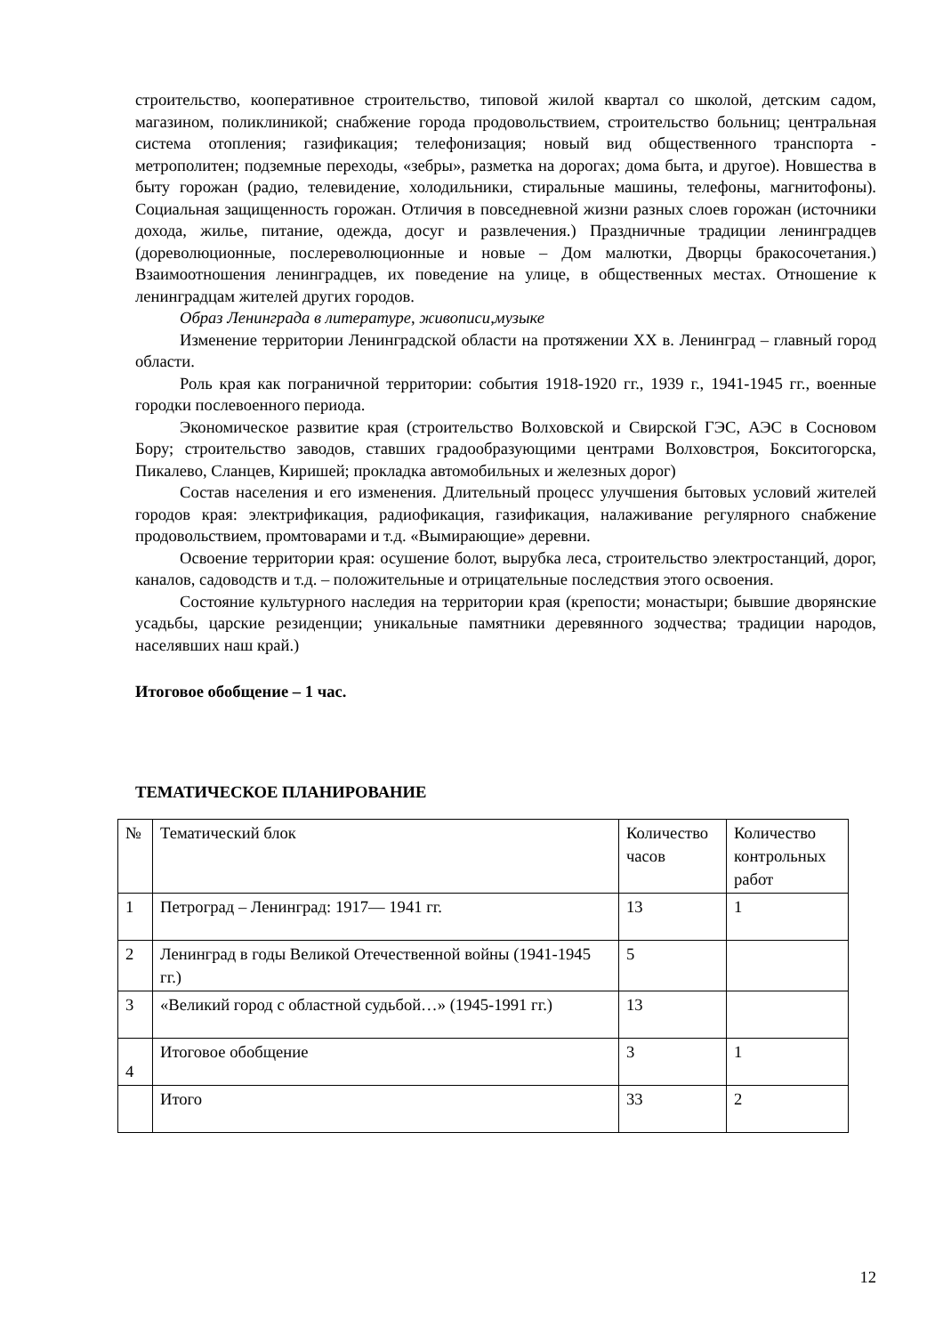строительство, кооперативное строительство, типовой жилой квартал со школой, детским садом, магазином, поликлиникой; снабжение города продовольствием, строительство больниц; центральная система отопления; газификация; телефонизация; новый вид общественного транспорта - метрополитен; подземные переходы, «зебры», разметка на дорогах; дома быта, и другое). Новшества в быту горожан (радио, телевидение, холодильники, стиральные машины, телефоны, магнитофоны). Социальная защищенность горожан. Отличия в повседневной жизни разных слоев горожан (источники дохода, жилье, питание, одежда, досуг и развлечения.) Праздничные традиции ленинградцев (дореволюционные, послереволюционные и новые – Дом малютки, Дворцы бракосочетания.) Взаимоотношения ленинградцев, их поведение на улице, в общественных местах. Отношение к ленинградцам жителей других городов.
Образ Ленинграда в литературе, живописи,музыке
Изменение территории Ленинградской области на протяжении XX в. Ленинград – главный город области.
Роль края как пограничной территории: события 1918-1920 гг., 1939 г., 1941-1945 гг., военные городки послевоенного периода.
Экономическое развитие края (строительство Волховской и Свирской ГЭС, АЭС в Сосновом Бору; строительство заводов, ставших градообразующими центрами Волховстроя, Бокситогорска, Пикалево, Сланцев, Киришей; прокладка автомобильных и железных дорог)
Состав населения и его изменения. Длительный процесс улучшения бытовых условий жителей городов края: электрификация, радиофикация, газификация, налаживание регулярного снабжение продовольствием, промтоварами и т.д. «Вымирающие» деревни.
Освоение территории края: осушение болот, вырубка леса, строительство электростанций, дорог, каналов, садоводств и т.д. – положительные и отрицательные последствия этого освоения.
Состояние культурного наследия на территории края (крепости; монастыри; бывшие дворянские усадьбы, царские резиденции; уникальные памятники деревянного зодчества; традиции народов, населявших наш край.)
Итоговое обобщение – 1 час.
ТЕМАТИЧЕСКОЕ ПЛАНИРОВАНИЕ
| № | Тематический блок | Количество часов | Количество контрольных работ |
| 1 | Петроград – Ленинград: 1917— 1941 гг. | 13 | 1 |
| 2 | Ленинград в годы Великой Отечественной войны (1941-1945 гг.) | 5 | |
| 3 | «Великий город с областной судьбой…» (1945-1991 гг.) | 13 | |
| 4 | Итоговое обобщение | 3 | 1 |
| | Итого | 33 | 2 |
12